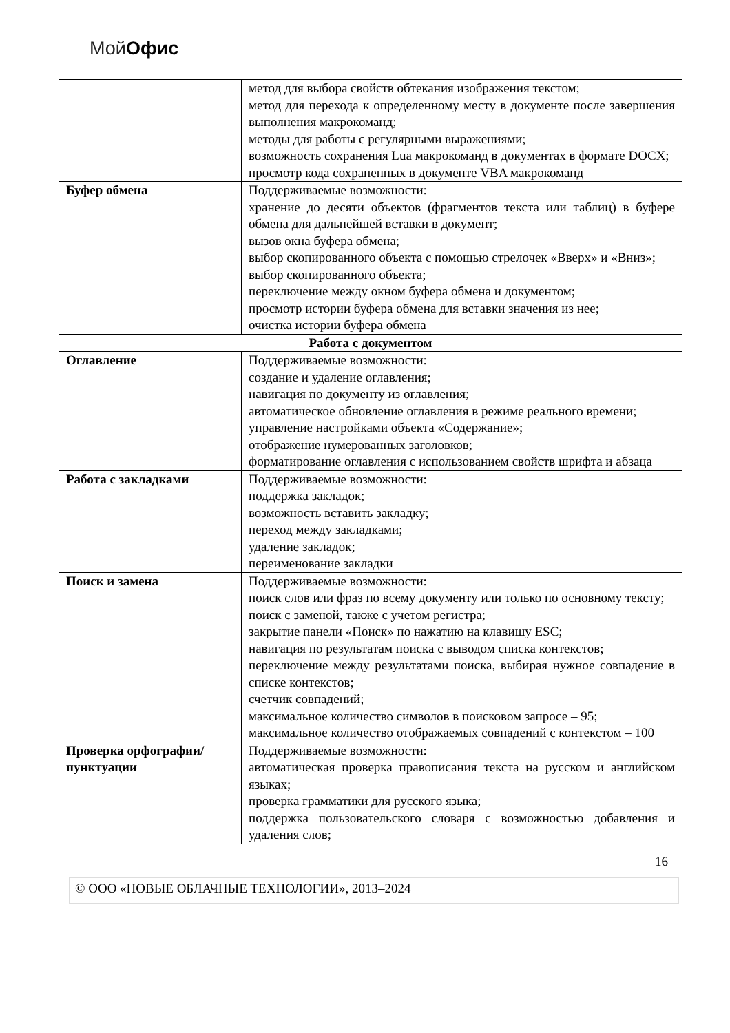Мой Офис
| | метод для выбора свойств обтекания изображения текстом; метод для перехода к определенному месту в документе после завершения выполнения макрокоманд; методы для работы с регулярными выражениями; возможность сохранения Lua макрокоманд в документах в формате DOCX; просмотр кода сохраненных в документе VBA макрокоманд |
| Буфер обмена | Поддерживаемые возможности: хранение до десяти объектов (фрагментов текста или таблиц) в буфере обмена для дальнейшей вставки в документ; вызов окна буфера обмена; выбор скопированного объекта с помощью стрелочек «Вверх» и «Вниз»; выбор скопированного объекта; переключение между окном буфера обмена и документом; просмотр истории буфера обмена для вставки значения из нее; очистка истории буфера обмена |
| Работа с документом | |
| Оглавление | Поддерживаемые возможности: создание и удаление оглавления; навигация по документу из оглавления; автоматическое обновление оглавления в режиме реального времени; управление настройками объекта «Содержание»; отображение нумерованных заголовков; форматирование оглавления с использованием свойств шрифта и абзаца |
| Работа с закладками | Поддерживаемые возможности: поддержка закладок; возможность вставить закладку; переход между закладками; удаление закладок; переименование закладки |
| Поиск и замена | Поддерживаемые возможности: поиск слов или фраз по всему документу или только по основному тексту; поиск с заменой, также с учетом регистра; закрытие панели «Поиск» по нажатию на клавишу ESC; навигация по результатам поиска с выводом списка контекстов; переключение между результатами поиска, выбирая нужное совпадение в списке контекстов; счетчик совпадений; максимальное количество символов в поисковом запросе – 95; максимальное количество отображаемых совпадений с контекстом – 100 |
| Проверка орфографии/пунктуации | Поддерживаемые возможности: автоматическая проверка правописания текста на русском и английском языках; проверка грамматики для русского языка; поддержка пользовательского словаря с возможностью добавления и удаления слов; |
16
© ООО «НОВЫЕ ОБЛАЧНЫЕ ТЕХНОЛОГИИ», 2013–2024